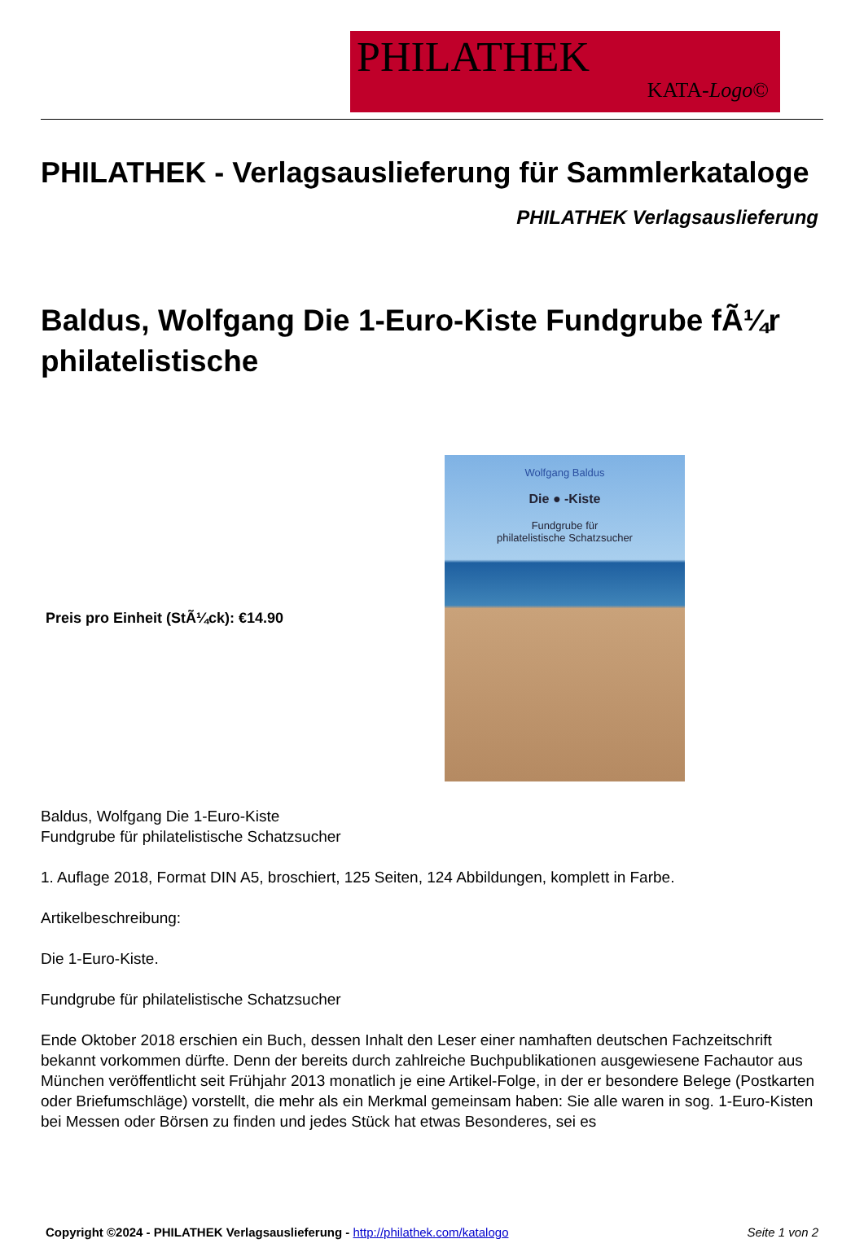PHILATHEK
KATA-Logo©
PHILATHEK - Verlagsauslieferung für Sammlerkataloge
PHILATHEK Verlagsauslieferung
Baldus, Wolfgang Die 1-Euro-Kiste Fundgrube fÃ¼r philatelistische
Preis pro Einheit (StÃ¼ck): €14.90
Wolfgang Baldus
Die ● -Kiste
Fundgrube für
philatelistische Schatzsucher
Baldus, Wolfgang Die 1-Euro-Kiste
Fundgrube für philatelistische Schatzsucher
1. Auflage 2018, Format DIN A5, broschiert, 125 Seiten, 124 Abbildungen, komplett in Farbe.
Artikelbeschreibung:
Die 1-Euro-Kiste.
Fundgrube für philatelistische Schatzsucher
Ende Oktober 2018 erschien ein Buch, dessen Inhalt den Leser einer namhaften deutschen Fachzeitschrift bekannt vorkommen dürfte. Denn der bereits durch zahlreiche Buchpublikationen ausgewiesene Fachautor aus München veröffentlicht seit Frühjahr 2013 monatlich je eine Artikel-Folge, in der er besondere Belege (Postkarten oder Briefumschläge) vorstellt, die mehr als ein Merkmal gemeinsam haben: Sie alle waren in sog. 1-Euro-Kisten bei Messen oder Börsen zu finden und jedes Stück hat etwas Besonderes, sei es
Copyright ©2024 - PHILATHEK Verlagsauslieferung - http://philathek.com/katalogo Seite 1 von 2